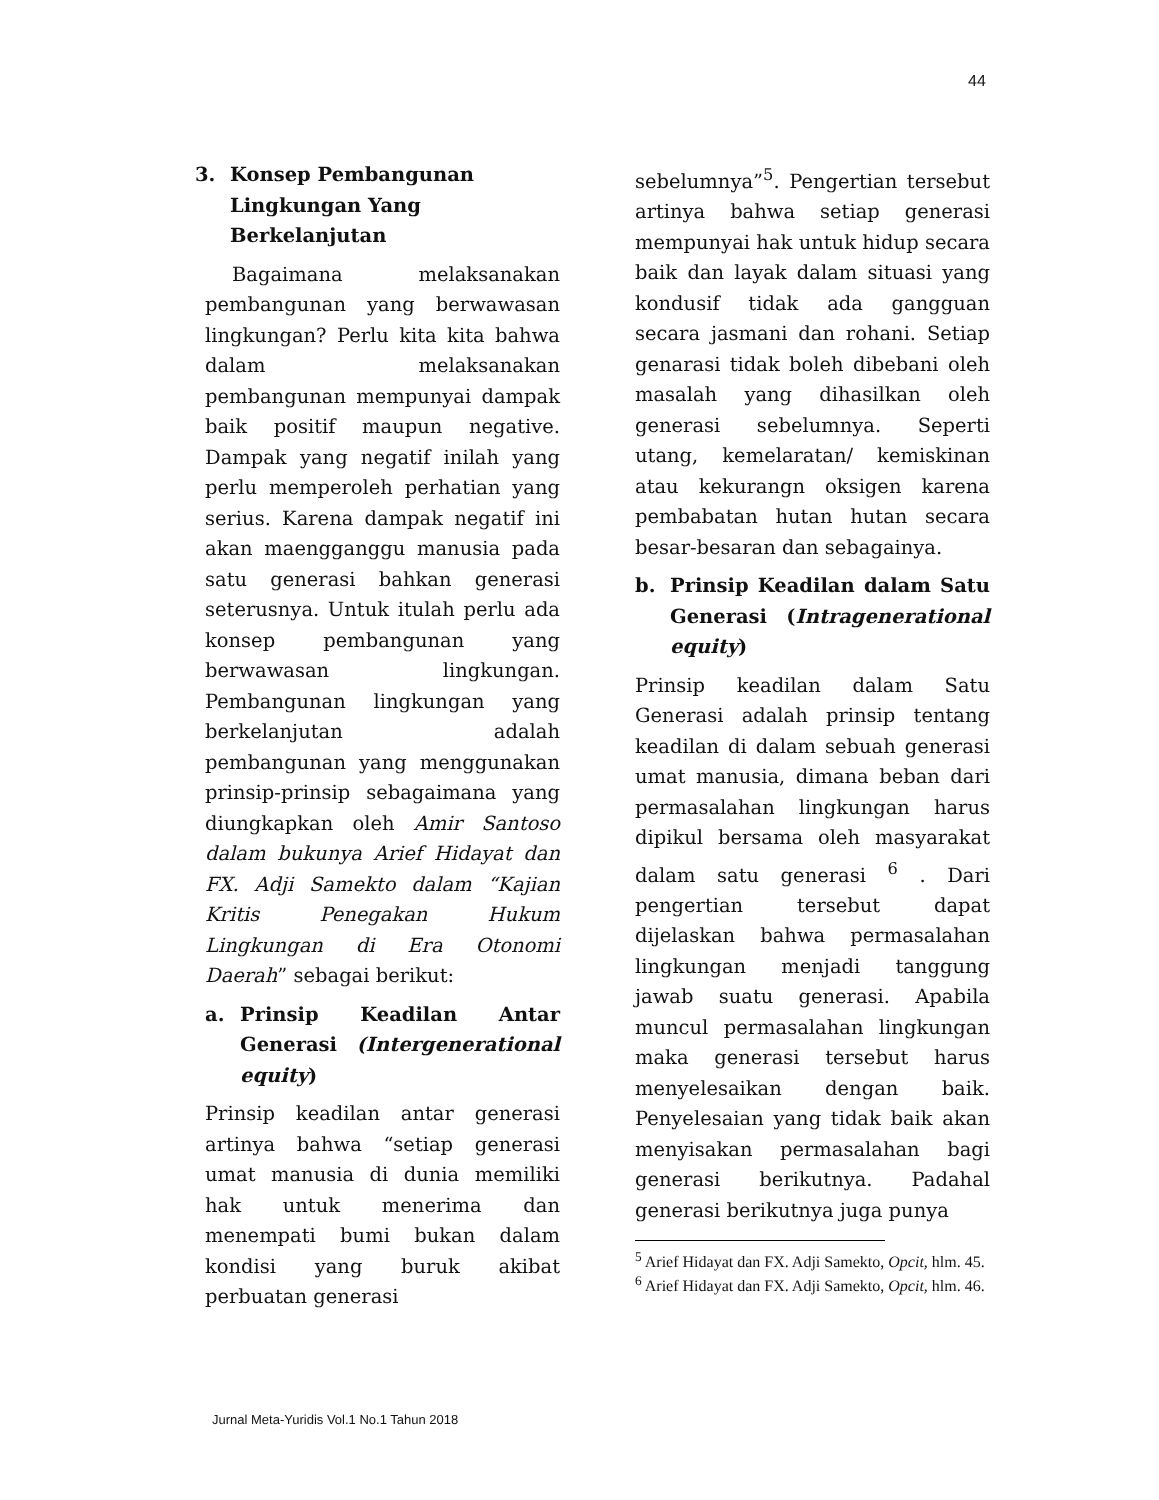44
3. Konsep Pembangunan
Lingkungan Yang
Berkelanjutan
Bagaimana melaksanakan pembangunan yang berwawasan lingkungan? Perlu kita kita bahwa dalam melaksanakan pembangunan mempunyai dampak baik positif maupun negative. Dampak yang negatif inilah yang perlu memperoleh perhatian yang serius. Karena dampak negatif ini akan maengganggu manusia pada satu generasi bahkan generasi seterusnya. Untuk itulah perlu ada konsep pembangunan yang berwawasan lingkungan. Pembangunan lingkungan yang berkelanjutan adalah pembangunan yang menggunakan prinsip-prinsip sebagaimana yang diungkapkan oleh Amir Santoso dalam bukunya Arief Hidayat dan FX. Adji Samekto dalam “Kajian Kritis Penegakan Hukum Lingkungan di Era Otonomi Daerah” sebagai berikut:
a. Prinsip Keadilan Antar Generasi (Intergenerational equity)
Prinsip keadilan antar generasi artinya bahwa “setiap generasi umat manusia di dunia memiliki hak untuk menerima dan menempati bumi bukan dalam kondisi yang buruk akibat perbuatan generasi
sebelumnya”<sup>5</sup>. Pengertian tersebut artinya bahwa setiap generasi mempunyai hak untuk hidup secara baik dan layak dalam situasi yang kondusif tidak ada gangguan secara jasmani dan rohani. Setiap genarasi tidak boleh dibebani oleh masalah yang dihasilkan oleh generasi sebelumnya. Seperti utang, kemelaratan/ kemiskinan atau kekurangn oksigen karena pembabatan hutan hutan secara besar-besaran dan sebagainya.
b. Prinsip Keadilan dalam Satu Generasi (Intragenerational equity)
Prinsip keadilan dalam Satu Generasi adalah prinsip tentang keadilan di dalam sebuah generasi umat manusia, dimana beban dari permasalahan lingkungan harus dipikul bersama oleh masyarakat dalam satu generasi <sup>6</sup> . Dari pengertian tersebut dapat dijelaskan bahwa permasalahan lingkungan menjadi tanggung jawab suatu generasi. Apabila muncul permasalahan lingkungan maka generasi tersebut harus menyelesaikan dengan baik. Penyelesaian yang tidak baik akan menyisakan permasalahan bagi generasi berikutnya. Padahal generasi berikutnya juga punya
<sup>5</sup> Arief Hidayat dan FX. Adji Samekto, Opcit, hlm. 45.
<sup>6</sup> Arief Hidayat dan FX. Adji Samekto, Opcit, hlm. 46.
Jurnal Meta-Yuridis Vol.1 No.1 Tahun 2018